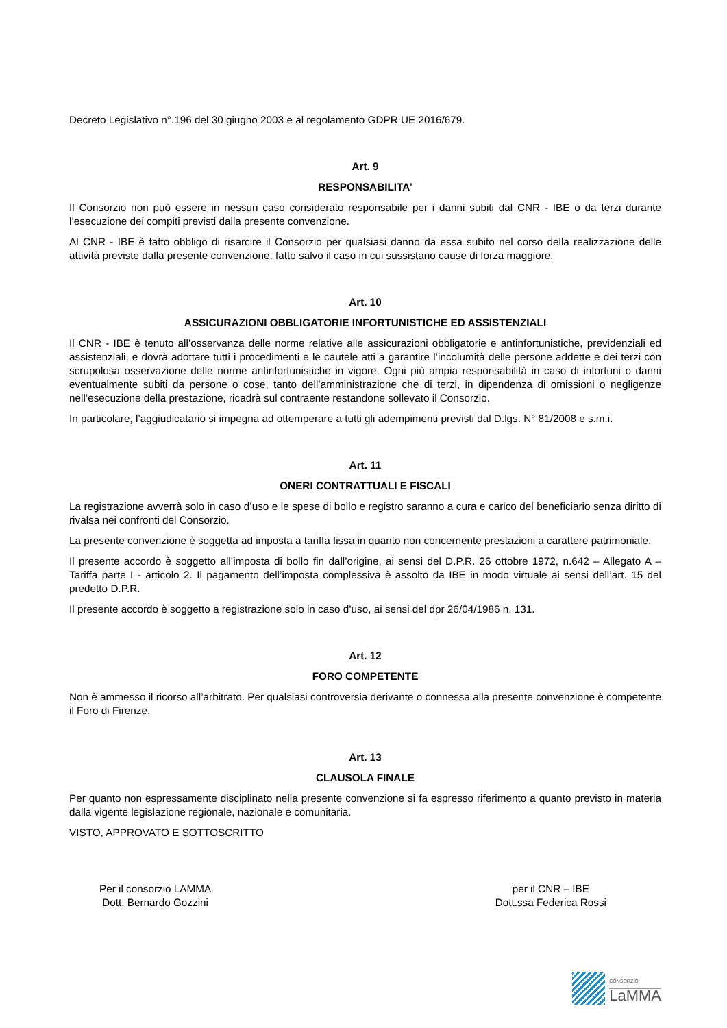Decreto Legislativo n°.196 del 30 giugno 2003 e al regolamento GDPR UE 2016/679.
Art. 9
RESPONSABILITA’
Il Consorzio non può essere in nessun caso considerato responsabile per i danni subiti dal CNR - IBE o da terzi durante l’esecuzione dei compiti previsti dalla presente convenzione.
Al CNR - IBE è fatto obbligo di risarcire il Consorzio per qualsiasi danno da essa subito nel corso della realizzazione delle attività previste dalla presente convenzione, fatto salvo il caso in cui sussistano cause di forza maggiore.
Art. 10
ASSICURAZIONI OBBLIGATORIE INFORTUNISTICHE ED ASSISTENZIALI
Il CNR - IBE è tenuto all’osservanza delle norme relative alle assicurazioni obbligatorie e antinfortunistiche, previdenziali ed assistenziali, e dovrà adottare tutti i procedimenti e le cautele atti a garantire l’incolumità delle persone addette e dei terzi con scrupolosa osservazione delle norme antinfortunistiche in vigore. Ogni più ampia responsabilità in caso di infortuni o danni eventualmente subiti da persone o cose, tanto dell’amministrazione che di terzi, in dipendenza di omissioni o negligenze nell’esecuzione della prestazione, ricadrà sul contraente restandone sollevato il Consorzio.
In particolare, l’aggiudicatario si impegna ad ottemperare a tutti gli adempimenti previsti dal D.lgs. N° 81/2008 e s.m.i.
Art. 11
ONERI CONTRATTUALI E FISCALI
La registrazione avverrà solo in caso d’uso e le spese di bollo e registro saranno a cura e carico del beneficiario senza diritto di rivalsa nei confronti del Consorzio.
La presente convenzione è soggetta ad imposta a tariffa fissa in quanto non concernente prestazioni a carattere patrimoniale.
Il presente accordo è soggetto all’imposta di bollo fin dall’origine, ai sensi del D.P.R. 26 ottobre 1972, n.642 – Allegato A – Tariffa parte I - articolo 2. Il pagamento dell’imposta complessiva è assolto da IBE in modo virtuale ai sensi dell’art. 15 del predetto D.P.R.
Il presente accordo è soggetto a registrazione solo in caso d’uso, ai sensi del dpr 26/04/1986 n. 131.
Art. 12
FORO COMPETENTE
Non è ammesso il ricorso all’arbitrato. Per qualsiasi controversia derivante o connessa alla presente convenzione è competente il Foro di Firenze.
Art. 13
CLAUSOLA FINALE
Per quanto non espressamente disciplinato nella presente convenzione si fa espresso riferimento a quanto previsto in materia dalla vigente legislazione regionale, nazionale e comunitaria.
VISTO, APPROVATO E SOTTOSCRITTO
Per il consorzio LAMMA
Dott. Bernardo Gozzini
per il CNR – IBE
Dott.ssa Federica Rossi
CONSORZIO
LaMMA